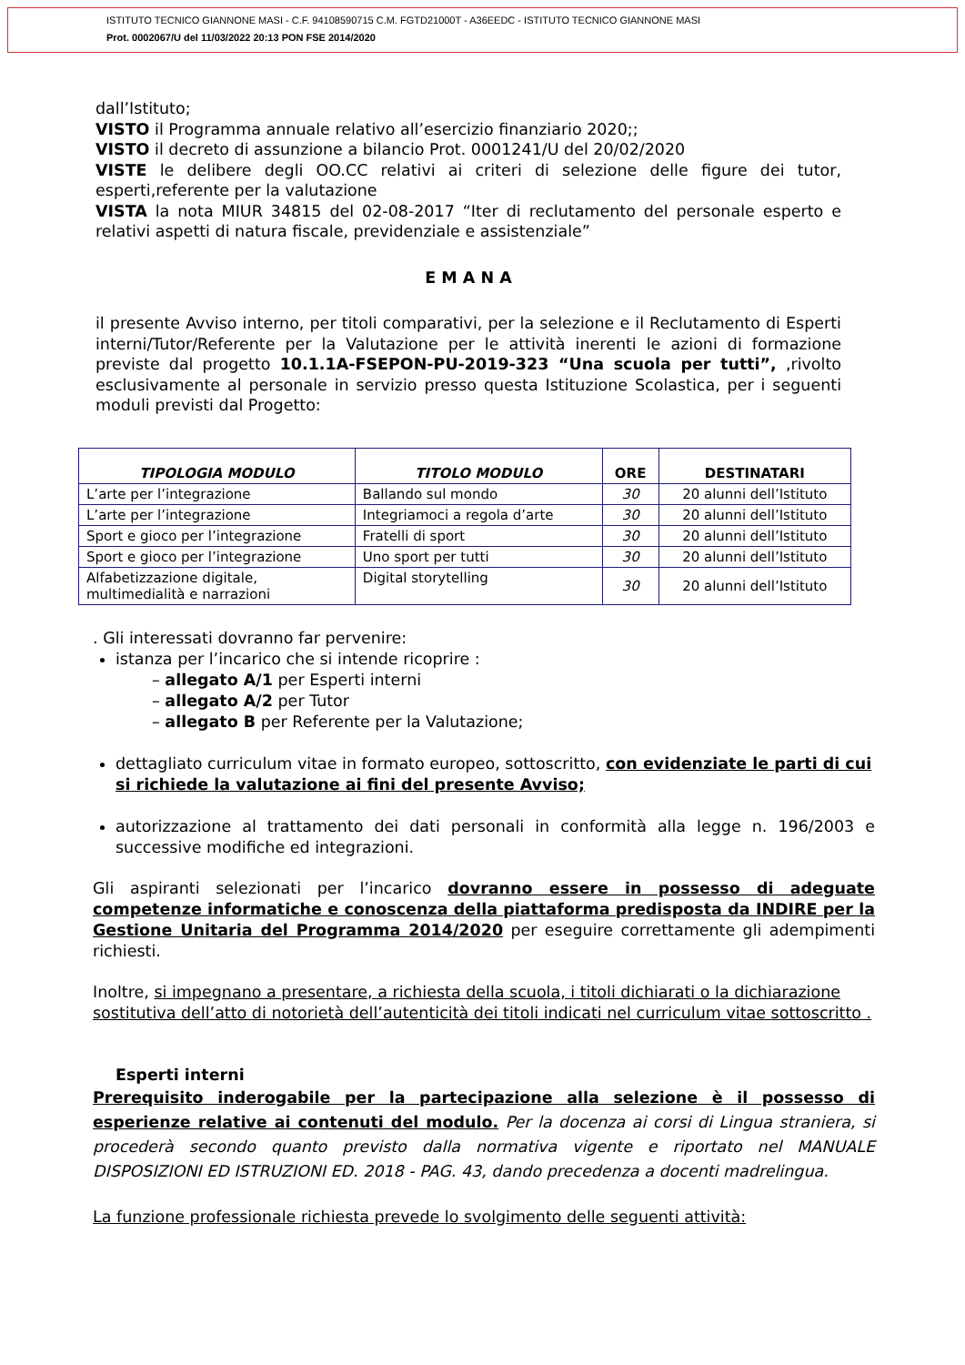ISTITUTO TECNICO GIANNONE MASI - C.F. 94108590715 C.M. FGTD21000T - A36EEDC - ISTITUTO TECNICO GIANNONE MASI
Prot. 0002067/U del 11/03/2022 20:13 PON FSE 2014/2020
dall’Istituto;
VISTO il Programma annuale relativo all’esercizio finanziario 2020;;
VISTO il decreto di assunzione a bilancio Prot. 0001241/U del 20/02/2020
VISTE le delibere degli OO.CC relativi ai criteri di selezione delle figure dei tutor, esperti,referente per la valutazione
VISTA la nota MIUR 34815 del 02-08-2017 “Iter di reclutamento del personale esperto e relativi aspetti di natura fiscale, previdenziale e assistenziale”
E M A N A
il presente Avviso interno, per titoli comparativi, per la selezione e il Reclutamento di Esperti interni/Tutor/Referente per la Valutazione per le attività inerenti le azioni di formazione previste dal progetto 10.1.1A-FSEPON-PU-2019-323 “Una scuola per tutti”, ,rivolto esclusivamente al personale in servizio presso questa Istituzione Scolastica, per i seguenti moduli previsti dal Progetto:
| TIPOLOGIA MODULO | TITOLO MODULO | ORE | DESTINATARI |
| --- | --- | --- | --- |
| L’arte per l’integrazione | Ballando sul mondo | 30 | 20 alunni dell’Istituto |
| L’arte per l’integrazione | Integriamoci a regola d’arte | 30 | 20 alunni dell’Istituto |
| Sport e gioco per l’integrazione | Fratelli di sport | 30 | 20 alunni dell’Istituto |
| Sport e gioco per l’integrazione | Uno sport per tutti | 30 | 20 alunni dell’Istituto |
| Alfabetizzazione digitale, multimedialità e narrazioni | Digital storytelling | 30 | 20 alunni dell’Istituto |
. Gli interessati dovranno far pervenire:
istanza per l’incarico che si intende ricoprire :
– allegato A/1 per Esperti interni
– allegato A/2 per Tutor
– allegato B per Referente per la Valutazione;
dettagliato curriculum vitae in formato europeo, sottoscritto, con evidenziate le parti di cui si richiede la valutazione ai fini del presente Avviso;
autorizzazione al trattamento dei dati personali in conformità alla legge n. 196/2003 e successive modifiche ed integrazioni.
Gli aspiranti selezionati per l’incarico dovranno essere in possesso di adeguate competenze informatiche e conoscenza della piattaforma predisposta da INDIRE per la Gestione Unitaria del Programma 2014/2020 per eseguire correttamente gli adempimenti richiesti.
Inoltre, si impegnano a presentare, a richiesta della scuola, i titoli dichiarati o la dichiarazione sostitutiva dell’atto di notorietà dell’autenticità dei titoli indicati nel curriculum vitae sottoscritto .
Esperti interni
Prerequisito inderogabile per la partecipazione alla selezione è il possesso di esperienze relative ai contenuti del modulo. Per la docenza ai corsi di Lingua straniera, si procederà secondo quanto previsto dalla normativa vigente e riportato nel MANUALE DISPOSIZIONI ED ISTRUZIONI ED. 2018 - PAG. 43, dando precedenza a docenti madrelingua.
La funzione professionale richiesta prevede lo svolgimento delle seguenti attività: